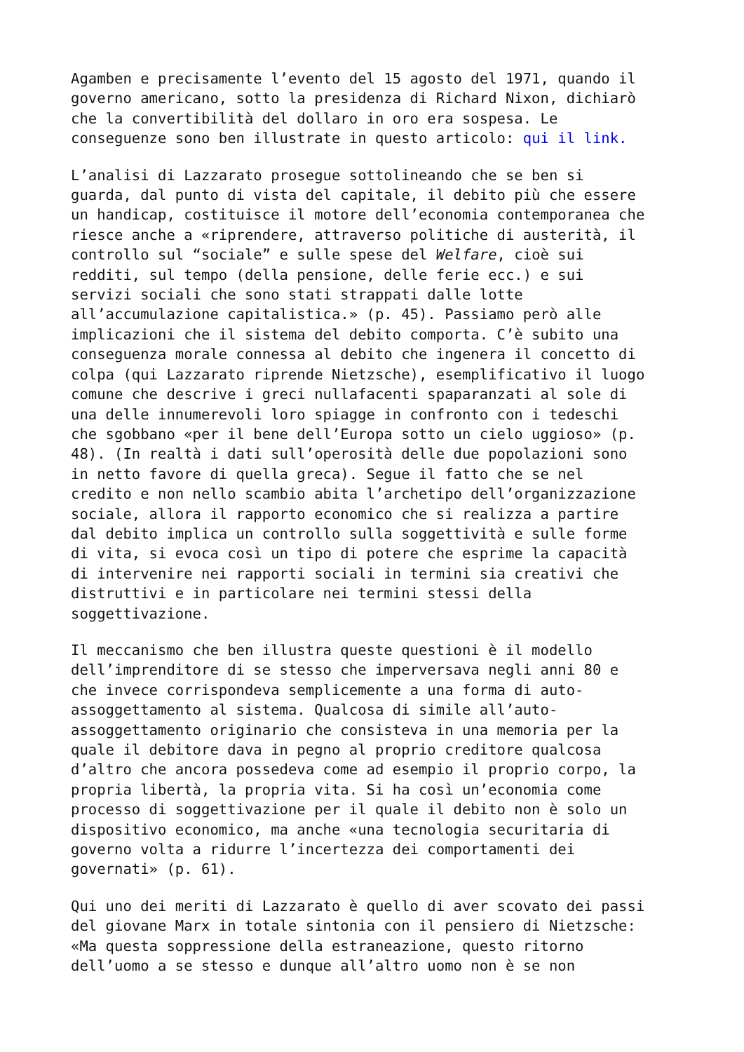Agamben e precisamente l’evento del 15 agosto del 1971, quando il governo americano, sotto la presidenza di Richard Nixon, dichiarò che la convertibilità del dollaro in oro era sospesa. Le conseguenze sono ben illustrate in questo articolo: qui il link.
L’analisi di Lazzarato prosegue sottolineando che se ben si guarda, dal punto di vista del capitale, il debito più che essere un handicap, costituisce il motore dell’economia contemporanea che riesce anche a «riprendere, attraverso politiche di austerità, il controllo sul “sociale” e sulle spese del Welfare, cioè sui redditi, sul tempo (della pensione, delle ferie ecc.) e sui servizi sociali che sono stati strappati dalle lotte all’accumulazione capitalistica.» (p. 45). Passiamo però alle implicazioni che il sistema del debito comporta. C’è subito una conseguenza morale connessa al debito che ingenera il concetto di colpa (qui Lazzarato riprende Nietzsche), esemplificativo il luogo comune che descrive i greci nullafacenti spaparanzati al sole di una delle innumerevoli loro spiagge in confronto con i tedeschi che sgobbano «per il bene dell’Europa sotto un cielo uggioso» (p. 48). (In realtà i dati sull’operosità delle due popolazioni sono in netto favore di quella greca). Segue il fatto che se nel credito e non nello scambio abita l’archetipo dell’organizzazione sociale, allora il rapporto economico che si realizza a partire dal debito implica un controllo sulla soggettività e sulle forme di vita, si evoca così un tipo di potere che esprime la capacità di intervenire nei rapporti sociali in termini sia creativi che distruttivi e in particolare nei termini stessi della soggettivazione.
Il meccanismo che ben illustra queste questioni è il modello dell’imprenditore di se stesso che imperversava negli anni 80 e che invece corrispondeva semplicemente a una forma di auto- assoggettamento al sistema. Qualcosa di simile all’auto- assoggettamento originario che consisteva in una memoria per la quale il debitore dava in pegno al proprio creditore qualcosa d’altro che ancora possedeva come ad esempio il proprio corpo, la propria libertà, la propria vita. Si ha così un’economia come processo di soggettivazione per il quale il debito non è solo un dispositivo economico, ma anche «una tecnologia securitaria di governo volta a ridurre l’incertezza dei comportamenti dei governati» (p. 61).
Qui uno dei meriti di Lazzarato è quello di aver scovato dei passi del giovane Marx in totale sintonia con il pensiero di Nietzsche: «Ma questa soppressione della estraneazione, questo ritorno dell’uomo a se stesso e dunque all’altro uomo non è se non